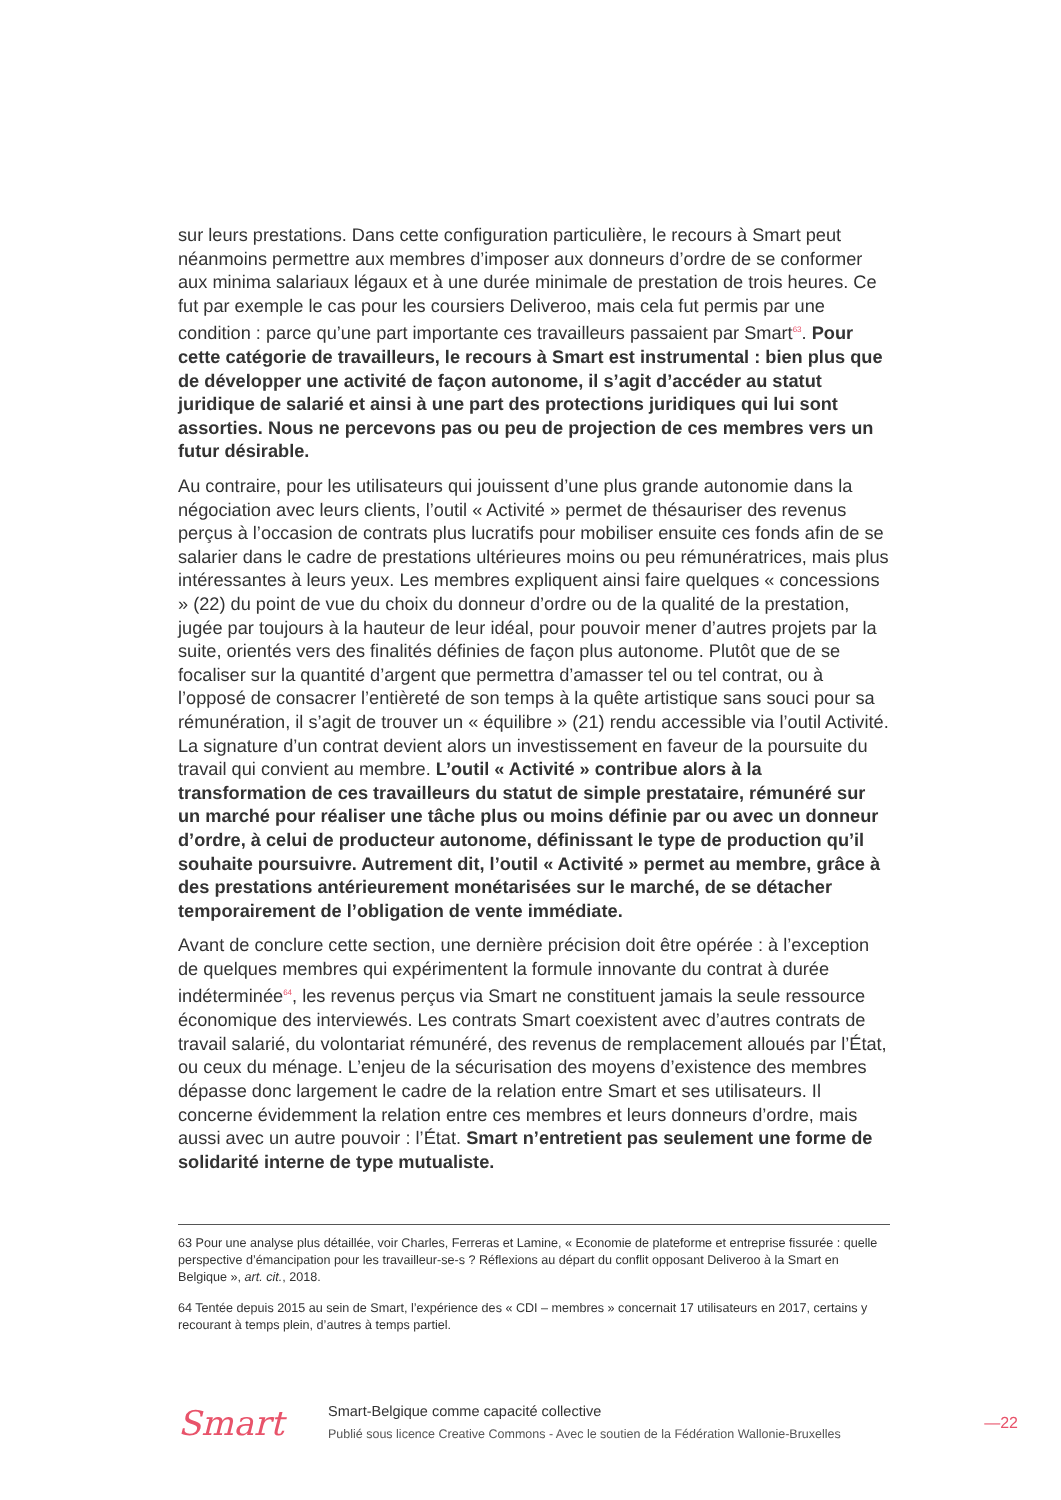sur leurs prestations. Dans cette configuration particulière, le recours à Smart peut néanmoins permettre aux membres d’imposer aux donneurs d’ordre de se conformer aux minima salariaux légaux et à une durée minimale de prestation de trois heures. Ce fut par exemple le cas pour les coursiers Deliveroo, mais cela fut permis par une condition : parce qu’une part importante ces travailleurs passaient par Smart<sup>63</sup>. Pour cette catégorie de travailleurs, le recours à Smart est instrumental : bien plus que de développer une activité de façon autonome, il s’agit d’accéder au statut juridique de salarié et ainsi à une part des protections juridiques qui lui sont assorties. Nous ne percevons pas ou peu de projection de ces membres vers un futur désirable.
Au contraire, pour les utilisateurs qui jouissent d’une plus grande autonomie dans la négociation avec leurs clients, l’outil « Activité » permet de thésauriser des revenus perçus à l’occasion de contrats plus lucratifs pour mobiliser ensuite ces fonds afin de se salarier dans le cadre de prestations ultérieures moins ou peu rémunératrices, mais plus intéressantes à leurs yeux. Les membres expliquent ainsi faire quelques « concessions » (22) du point de vue du choix du donneur d’ordre ou de la qualité de la prestation, jugée par toujours à la hauteur de leur idéal, pour pouvoir mener d’autres projets par la suite, orientés vers des finalités définies de façon plus autonome. Plutôt que de se focaliser sur la quantité d’argent que permettra d’amasser tel ou tel contrat, ou à l’opposé de consacrer l’entièreté de son temps à la quête artistique sans souci pour sa rémunération, il s’agit de trouver un « équilibre » (21) rendu accessible via l’outil Activité. La signature d’un contrat devient alors un investissement en faveur de la poursuite du travail qui convient au membre. L’outil « Activité » contribue alors à la transformation de ces travailleurs du statut de simple prestataire, rémunéré sur un marché pour réaliser une tâche plus ou moins définie par ou avec un donneur d’ordre, à celui de producteur autonome, définissant le type de production qu’il souhaite poursuivre. Autrement dit, l’outil « Activité » permet au membre, grâce à des prestations antérieurement monétarisées sur le marché, de se détacher temporairement de l’obligation de vente immédiate.
Avant de conclure cette section, une dernière précision doit être opérée : à l’exception de quelques membres qui expérimentent la formule innovante du contrat à durée indéterminée<sup>64</sup>, les revenus perçus via Smart ne constituent jamais la seule ressource économique des interviewés. Les contrats Smart coexistent avec d’autres contrats de travail salarié, du volontariat rémunéré, des revenus de remplacement alloués par l’État, ou ceux du ménage. L’enjeu de la sécurisation des moyens d’existence des membres dépasse donc largement le cadre de la relation entre Smart et ses utilisateurs. Il concerne évidemment la relation entre ces membres et leurs donneurs d’ordre, mais aussi avec un autre pouvoir : l’État. Smart n’entretient pas seulement une forme de solidarité interne de type mutualiste.
63 Pour une analyse plus détaillée, voir Charles, Ferreras et Lamine, « Economie de plateforme et entreprise fissurée : quelle perspective d’émancipation pour les travailleur-se-s ? Réflexions au départ du conflit opposant Deliveroo à la Smart en Belgique », art. cit., 2018.
64 Tentée depuis 2015 au sein de Smart, l’expérience des « CDI – membres » concernait 17 utilisateurs en 2017, certains y recourant à temps plein, d’autres à temps partiel.
Smart
Smart-Belgique comme capacité collective
Publié sous licence Creative Commons - Avec le soutien de la Fédération Wallonie-Bruxelles
—22